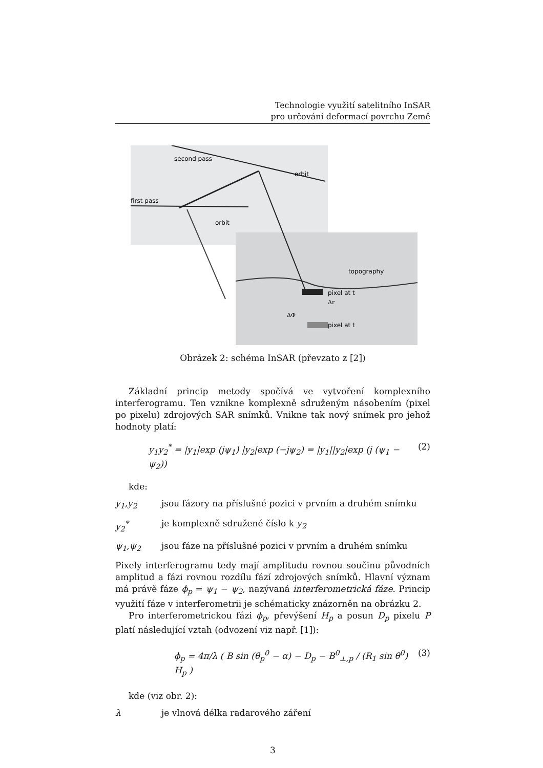Technologie využití satelitního InSAR
pro určování deformací povrchu Země
second pass
first pass
orbit
orbit
topography
pixel at t
pixel at t
ΔΦ
Δr
Obrázek 2: schéma InSAR (převzato z [2])
Základní princip metody spočívá ve vytvoření komplexního interferogramu. Ten vznikne komplexně sdruženým násobením (pixel po pixelu) zdrojových SAR snímků. Vnikne tak nový snímek pro jehož hodnoty platí:
y<sub>1</sub>y<sub>2</sub><sup>*</sup> = |y<sub>1</sub>|exp (jψ<sub>1</sub>) |y<sub>2</sub>|exp (−jψ<sub>2</sub>) = |y<sub>1</sub>||y<sub>2</sub>|exp (j (ψ<sub>1</sub> − ψ<sub>2</sub>)) (2)
kde:
y<sub>1</sub>,y<sub>2</sub> jsou fázory na příslušné pozici v prvním a druhém snímku
y<sub>2</sub><sup>*</sup> je komplexně sdružené číslo k y<sub>2</sub>
ψ<sub>1</sub>,ψ<sub>2</sub> jsou fáze na příslušné pozici v prvním a druhém snímku
Pixely interferogramu tedy mají amplitudu rovnou součinu původních amplitud a fázi rovnou rozdílu fází zdrojových snímků. Hlavní význam má právě fáze ϕ<sub>p</sub> = ψ<sub>1</sub> − ψ<sub>2</sub>, nazývaná interferometrická fáze. Princip využití fáze v interferometrii je schématicky znázorněn na obrázku 2.
Pro interferometrickou fázi ϕ<sub>p</sub>, převýšení H<sub>p</sub> a posun D<sub>p</sub> pixelu P platí následující vztah (odvození viz např. [1]):
ϕ<sub>p</sub> = 4π/λ ( B sin (θ<sub>p</sub><sup>0</sup> − α) − D<sub>p</sub> − B<sup>0</sup><sub>⊥,p</sub> / (R<sub>1</sub> sin θ<sup>0</sup>) H<sub>p</sub> ) (3)
kde (viz obr. 2):
λ je vlnová délka radarového záření
3